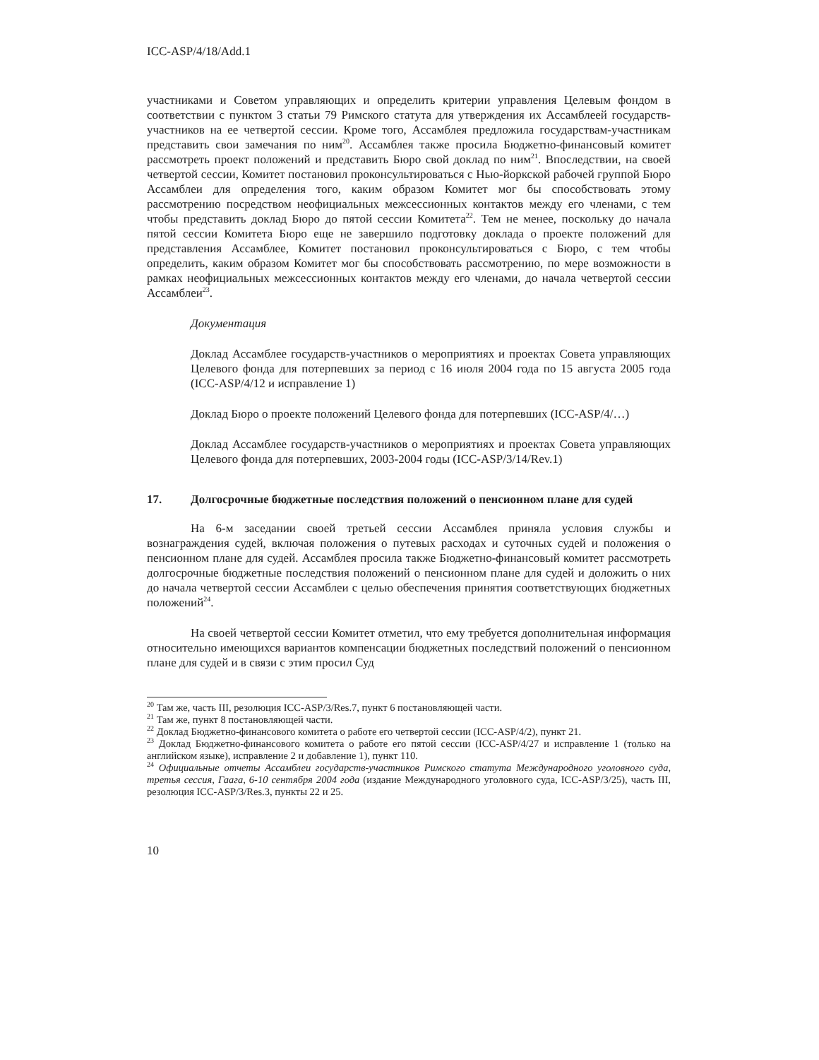ICC-ASP/4/18/Add.1
участниками и Советом управляющих и определить критерии управления Целевым фондом в соответствии с пунктом 3 статьи 79 Римского статута для утверждения их Ассамблеей государств-участников на ее четвертой сессии. Кроме того, Ассамблея предложила государствам-участникам представить свои замечания по ним<sup>20</sup>. Ассамблея также просила Бюджетно-финансовый комитет рассмотреть проект положений и представить Бюро свой доклад по ним<sup>21</sup>. Впоследствии, на своей четвертой сессии, Комитет постановил проконсультироваться с Нью-йоркской рабочей группой Бюро Ассамблеи для определения того, каким образом Комитет мог бы способствовать этому рассмотрению посредством неофициальных межсессионных контактов между его членами, с тем чтобы представить доклад Бюро до пятой сессии Комитета<sup>22</sup>. Тем не менее, поскольку до начала пятой сессии Комитета Бюро еще не завершило подготовку доклада о проекте положений для представления Ассамблее, Комитет постановил проконсультироваться с Бюро, с тем чтобы определить, каким образом Комитет мог бы способствовать рассмотрению, по мере возможности в рамках неофициальных межсессионных контактов между его членами, до начала четвертой сессии Ассамблеи<sup>23</sup>.
Документация
Доклад Ассамблее государств-участников о мероприятиях и проектах Совета управляющих Целевого фонда для потерпевших за период с 16 июля 2004 года по 15 августа 2005 года (ICC-ASP/4/12 и исправление 1)
Доклад Бюро о проекте положений Целевого фонда для потерпевших (ICC-ASP/4/…)
Доклад Ассамблее государств-участников о мероприятиях и проектах Совета управляющих Целевого фонда для потерпевших, 2003-2004 годы (ICC-ASP/3/14/Rev.1)
17. Долгосрочные бюджетные последствия положений о пенсионном плане для судей
На 6-м заседании своей третьей сессии Ассамблея приняла условия службы и вознаграждения судей, включая положения о путевых расходах и суточных судей и положения о пенсионном плане для судей. Ассамблея просила также Бюджетно-финансовый комитет рассмотреть долгосрочные бюджетные последствия положений о пенсионном плане для судей и доложить о них до начала четвертой сессии Ассамблеи с целью обеспечения принятия соответствующих бюджетных положений<sup>24</sup>.
На своей четвертой сессии Комитет отметил, что ему требуется дополнительная информация относительно имеющихся вариантов компенсации бюджетных последствий положений о пенсионном плане для судей и в связи с этим просил Суд
<sup>20</sup> Там же, часть III, резолюция ICC-ASP/3/Res.7, пункт 6 постановляющей части.
<sup>21</sup> Там же, пункт 8 постановляющей части.
<sup>22</sup> Доклад Бюджетно-финансового комитета о работе его четвертой сессии (ICC-ASP/4/2), пункт 21.
<sup>23</sup> Доклад Бюджетно-финансового комитета о работе его пятой сессии (ICC-ASP/4/27 и исправление 1 (только на английском языке), исправление 2 и добавление 1), пункт 110.
<sup>24</sup> Официальные отчеты Ассамблеи государств-участников Римского статута Международного уголовного суда, третья сессия, Гаага, 6-10 сентября 2004 года (издание Международного уголовного суда, ICC-ASP/3/25), часть III, резолюция ICC-ASP/3/Res.3, пункты 22 и 25.
10